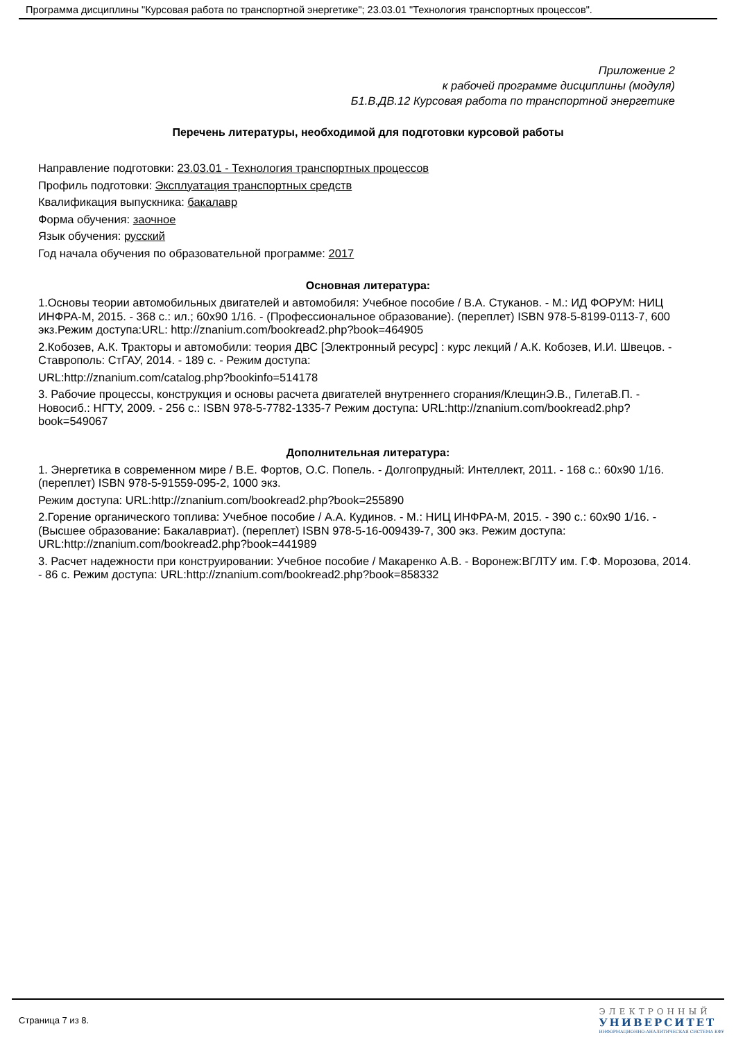Программа дисциплины "Курсовая работа по транспортной энергетике"; 23.03.01 "Технология транспортных процессов".
Приложение 2
к рабочей программе дисциплины (модуля)
Б1.В.ДВ.12 Курсовая работа по транспортной энергетике
Перечень литературы, необходимой для подготовки курсовой работы
Направление подготовки: 23.03.01 - Технология транспортных процессов
Профиль подготовки: Эксплуатация транспортных средств
Квалификация выпускника: бакалавр
Форма обучения: заочное
Язык обучения: русский
Год начала обучения по образовательной программе: 2017
Основная литература:
1.Основы теории автомобильных двигателей и автомобиля: Учебное пособие / В.А. Стуканов. - М.: ИД ФОРУМ: НИЦ ИНФРА-М, 2015. - 368 с.: ил.; 60x90 1/16. - (Профессиональное образование). (переплет) ISBN 978-5-8199-0113-7, 600 экз.Режим доступа:URL: http://znanium.com/bookread2.php?book=464905
2.Кобозев, А.К. Тракторы и автомобили: теория ДВС [Электронный ресурс] : курс лекций / А.К. Кобозев, И.И. Швецов. - Ставрополь: СтГАУ, 2014. - 189 с. - Режим доступа:
URL:http://znanium.com/catalog.php?bookinfo=514178
3. Рабочие процессы, конструкция и основы расчета двигателей внутреннего сгорания/КлещинЭ.В., ГилетаВ.П. - Новосиб.: НГТУ, 2009. - 256 с.: ISBN 978-5-7782-1335-7 Режим доступа: URL:http://znanium.com/bookread2.php?book=549067
Дополнительная литература:
1. Энергетика в современном мире / В.Е. Фортов, О.С. Попель. - Долгопрудный: Интеллект, 2011. - 168 с.: 60x90 1/16. (переплет) ISBN 978-5-91559-095-2, 1000 экз.
Режим доступа: URL:http://znanium.com/bookread2.php?book=255890
2.Горение органического топлива: Учебное пособие / А.А. Кудинов. - М.: НИЦ ИНФРА-М, 2015. - 390 с.: 60x90 1/16. - (Высшее образование: Бакалавриат). (переплет) ISBN 978-5-16-009439-7, 300 экз. Режим доступа: URL:http://znanium.com/bookread2.php?book=441989
3. Расчет надежности при конструировании: Учебное пособие / Макаренко А.В. - Воронеж:ВГЛТУ им. Г.Ф. Морозова, 2014. - 86 с. Режим доступа: URL:http://znanium.com/bookread2.php?book=858332
Страница 7 из 8.
ЭЛЕКТРОННЫЙ
УНИВЕРСИТЕТ
ИНФОРМАЦИОННО-АНАЛИТИЧЕСКАЯ СИСТЕМА КФУ